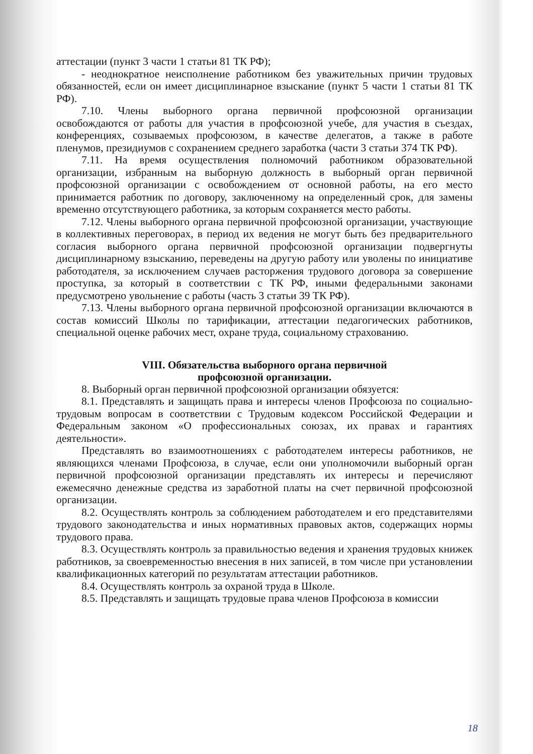аттестации (пункт 3 части 1 статьи 81 ТК РФ);
- неоднократное неисполнение работником без уважительных причин трудовых обязанностей, если он имеет дисциплинарное взыскание (пункт 5 части 1 статьи 81 ТК РФ).
7.10. Члены выборного органа первичной профсоюзной организации освобождаются от работы для участия в профсоюзной учебе, для участия в съездах, конференциях, созываемых профсоюзом, в качестве делегатов, а также в работе пленумов, президиумов с сохранением среднего заработка (части 3 статьи 374 ТК РФ).
7.11. На время осуществления полномочий работником образовательной организации, избранным на выборную должность в выборный орган первичной профсоюзной организации с освобождением от основной работы, на его место принимается работник по договору, заключенному на определенный срок, для замены временно отсутствующего работника, за которым сохраняется место работы.
7.12. Члены выборного органа первичной профсоюзной организации, участвующие в коллективных переговорах, в период их ведения не могут быть без предварительного согласия выборного органа первичной профсоюзной организации подвергнуты дисциплинарному взысканию, переведены на другую работу или уволены по инициативе работодателя, за исключением случаев расторжения трудового договора за совершение проступка, за который в соответствии с ТК РФ, иными федеральными законами предусмотрено увольнение с работы (часть 3 статьи 39 ТК РФ).
7.13. Члены выборного органа первичной профсоюзной организации включаются в состав комиссий Школы по тарификации, аттестации педагогических работников, специальной оценке рабочих мест, охране труда, социальному страхованию.
VIII. Обязательства выборного органа первичной
профсоюзной организации.
8. Выборный орган первичной профсоюзной организации обязуется:
8.1. Представлять и защищать права и интересы членов Профсоюза по социально-трудовым вопросам в соответствии с Трудовым кодексом Российской Федерации и Федеральным законом «О профессиональных союзах, их правах и гарантиях деятельности».
Представлять во взаимоотношениях с работодателем интересы работников, не являющихся членами Профсоюза, в случае, если они уполномочили выборный орган первичной профсоюзной организации представлять их интересы и перечисляют ежемесячно денежные средства из заработной платы на счет первичной профсоюзной организации.
8.2. Осуществлять контроль за соблюдением работодателем и его представителями трудового законодательства и иных нормативных правовых актов, содержащих нормы трудового права.
8.3. Осуществлять контроль за правильностью ведения и хранения трудовых книжек работников, за своевременностью внесения в них записей, в том числе при установлении квалификационных категорий по результатам аттестации работников.
8.4. Осуществлять контроль за охраной труда в Школе.
8.5. Представлять и защищать трудовые права членов Профсоюза в комиссии
18